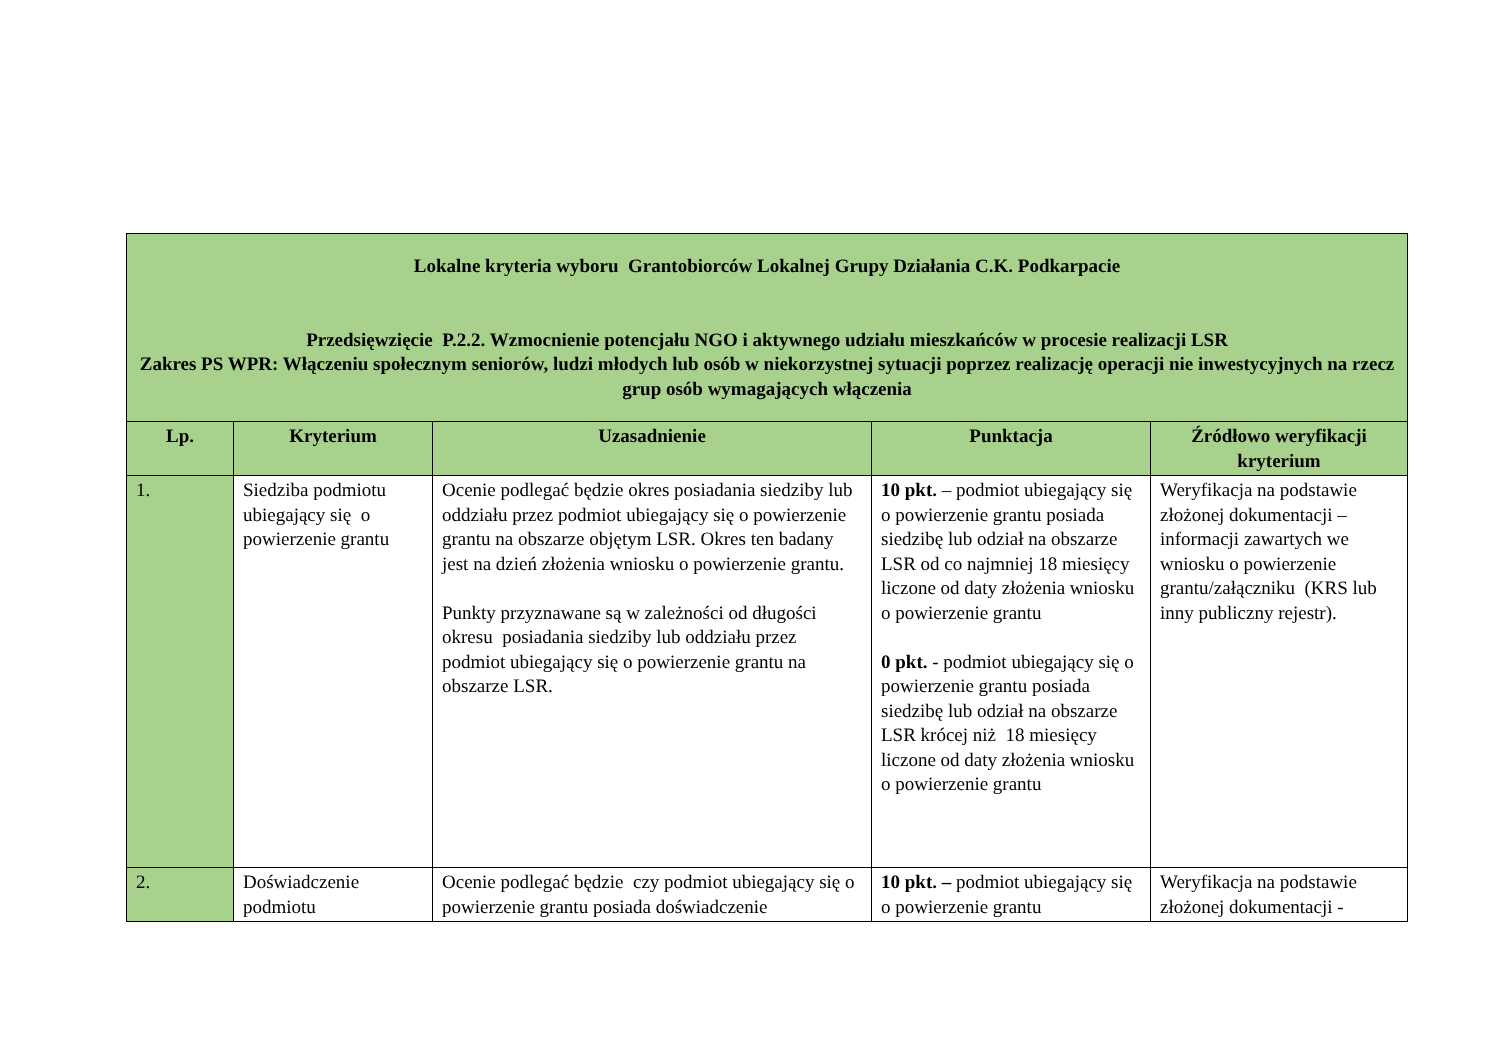| Lokalne kryteria wyboru Grantobiorców Lokalnej Grupy Działania C.K. Podkarpacie Przedsięwzięcie P.2.2. Wzmocnienie potencjału NGO i aktywnego udziału mieszkańców w procesie realizacji LSR Zakres PS WPR: Włączeniu społecznym seniorów, ludzi młodych lub osób w niekorzystnej sytuacji poprzez realizację operacji nie inwestycyjnych na rzecz grup osób wymagających włączenia | | | | |
| Lp. | Kryterium | Uzasadnienie | Punktacja | Źródłowo weryfikacji kryterium |
| 1. | Siedziba podmiotu ubiegający się o powierzenie grantu | Ocenie podlegać będzie okres posiadania siedziby lub oddziału przez podmiot ubiegający się o powierzenie grantu na obszarze objętym LSR. Okres ten badany jest na dzień złożenia wniosku o powierzenie grantu. Punkty przyznawane są w zależności od długości okresu posiadania siedziby lub oddziału przez podmiot ubiegający się o powierzenie grantu na obszarze LSR. | 10 pkt. – podmiot ubiegający się o powierzenie grantu posiada siedzibę lub odział na obszarze LSR od co najmniej 18 miesięcy liczone od daty złożenia wniosku o powierzenie grantu 0 pkt. - podmiot ubiegający się o powierzenie grantu posiada siedzibę lub odział na obszarze LSR krócej niż 18 miesięcy liczone od daty złożenia wniosku o powierzenie grantu | Weryfikacja na podstawie złożonej dokumentacji – informacji zawartych we wniosku o powierzenie grantu/załączniku (KRS lub inny publiczny rejestr). |
| 2. | Doświadczenie podmiotu | Ocenie podlegać będzie czy podmiot ubiegający się o powierzenie grantu posiada doświadczenie | 10 pkt. – podmiot ubiegający się o powierzenie grantu | Weryfikacja na podstawie złożonej dokumentacji - |